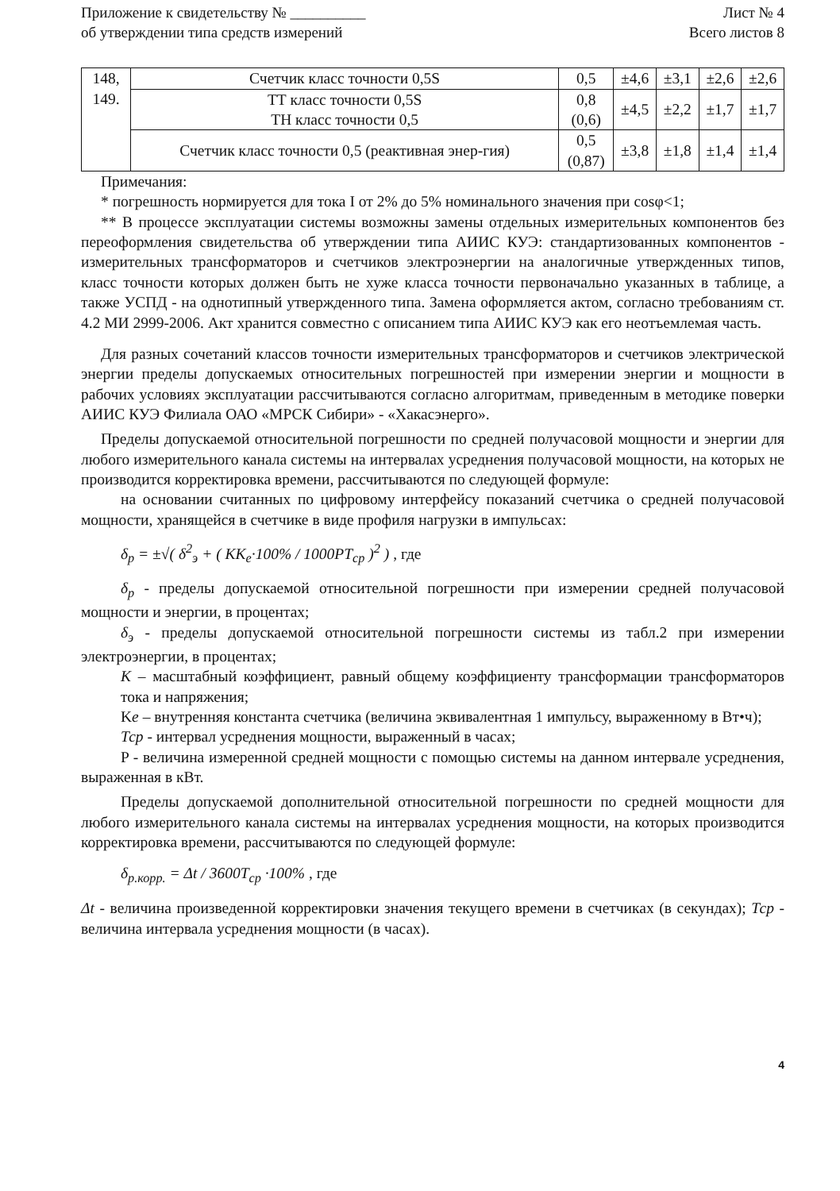Приложение к свидетельству № __________
об утверждении типа средств измерений
Лист № 4
Всего листов 8
| 148, 149. | Счетчик класс точности 0,5S | 0,5 | ±4,6 | ±3,1 | ±2,6 | ±2,6 |
| | ТТ класс точности 0,5S ТН класс точности 0,5 | 0,8 (0,6) | ±4,5 | ±2,2 | ±1,7 | ±1,7 |
| | Счетчик класс точности 0,5 (реактивная энер-гия) | 0,5 (0,87) | ±3,8 | ±1,8 | ±1,4 | ±1,4 |
Примечания:
* погрешность нормируется для тока I от 2% до 5% номинального значения при cosφ<1;
** В процессе эксплуатации системы возможны замены отдельных измерительных компонентов без переоформления свидетельства об утверждении типа АИИС КУЭ: стандартизованных компонентов - измерительных трансформаторов и счетчиков электроэнергии на аналогичные утвержденных типов, класс точности которых должен быть не хуже класса точности первоначально указанных в таблице, а также УСПД - на однотипный утвержденного типа. Замена оформляется актом, согласно требованиям ст. 4.2 МИ 2999-2006. Акт хранится совместно с описанием типа АИИС КУЭ как его неотъемлемая часть.
Для разных сочетаний классов точности измерительных трансформаторов и счетчиков электрической энергии пределы допускаемых относительных погрешностей при измерении энергии и мощности в рабочих условиях эксплуатации рассчитываются согласно алгоритмам, приведенным в методике поверки АИИС КУЭ Филиала ОАО «МРСК Сибири» - «Хакасэнерго».
Пределы допускаемой относительной погрешности по средней получасовой мощности и энергии для любого измерительного канала системы на интервалах усреднения получасовой мощности, на которых не производится корректировка времени, рассчитываются по следующей формуле:
на основании считанных по цифровому интерфейсу показаний счетчика о средней получасовой мощности, хранящейся в счетчике в виде профиля нагрузки в импульсах:
δ<sub>p</sub> = ±√( δ<sup>2</sup><sub>э</sub> + ( KK<sub>e</sub>·100% / 1000PT<sub>cp</sub> )<sup>2</sup> ) , где
δ<sub>p</sub> - пределы допускаемой относительной погрешности при измерении средней получасовой мощности и энергии, в процентах;
δ<sub>э</sub> - пределы допускаемой относительной погрешности системы из табл.2 при измерении электроэнергии, в процентах;
K – масштабный коэффициент, равный общему коэффициенту трансформации трансформаторов тока и напряжения;
Ke – внутренняя константа счетчика (величина эквивалентная 1 импульсу, выраженному в Вт•ч);
Тср - интервал усреднения мощности, выраженный в часах;
P - величина измеренной средней мощности с помощью системы на данном интервале усреднения, выраженная в кВт.
Пределы допускаемой дополнительной относительной погрешности по средней мощности для любого измерительного канала системы на интервалах усреднения мощности, на которых производится корректировка времени, рассчитываются по следующей формуле:
δ<sub>p.корр.</sub> = Δt / 3600T<sub>cp</sub> ·100% , где
Δt - величина произведенной корректировки значения текущего времени в счетчиках (в секундах); Тср - величина интервала усреднения мощности (в часах).
4